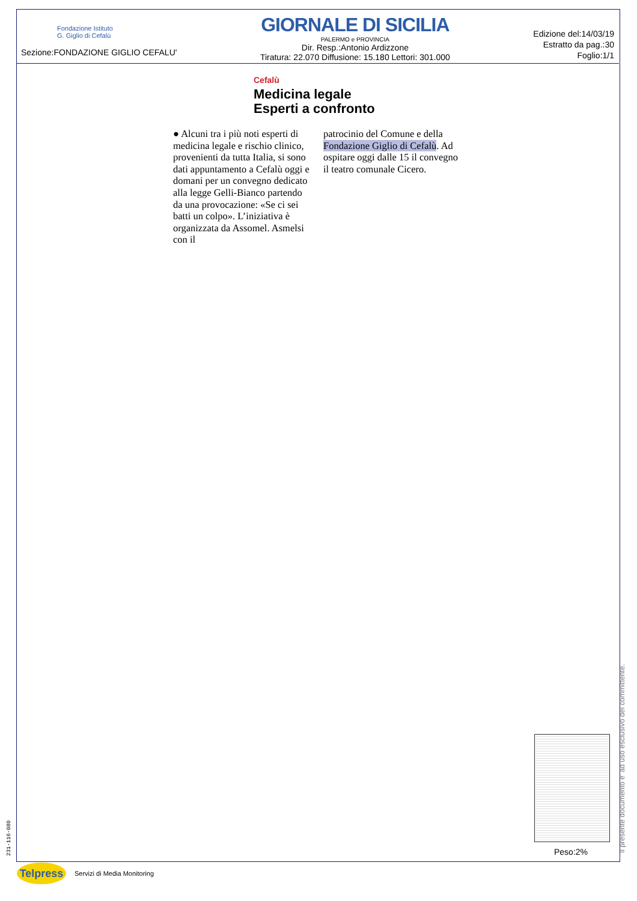Fondazione Istituto
G. Giglio di Cefalù
Sezione:FONDAZIONE GIGLIO CEFALU'
GIORNALE DI SICILIA
PALERMO e PROVINCIA
Dir. Resp.:Antonio Ardizzone
Tiratura: 22.070 Diffusione: 15.180 Lettori: 301.000
Edizione del:14/03/19
Estratto da pag.:30
Foglio:1/1
Cefalù
Medicina legale
Esperti a confronto
● Alcuni tra i più noti esperti di medicina legale e rischio clinico, provenienti da tutta Italia, si sono dati appuntamento a Cefalù oggi e domani per un convegno dedicato alla legge Gelli-Bianco partendo da una provocazione: «Se ci sei batti un colpo». L’iniziativa è organizzata da Assomel. Asmelsi con il
patrocinio del Comune e della Fondazione Giglio di Cefalù. Ad ospitare oggi dalle 15 il convegno il teatro comunale Cicero.
Peso:2%
Il presente documento e' ad uso esclusivo del committente.
231-116-080
Telpress
Servizi di Media Monitoring